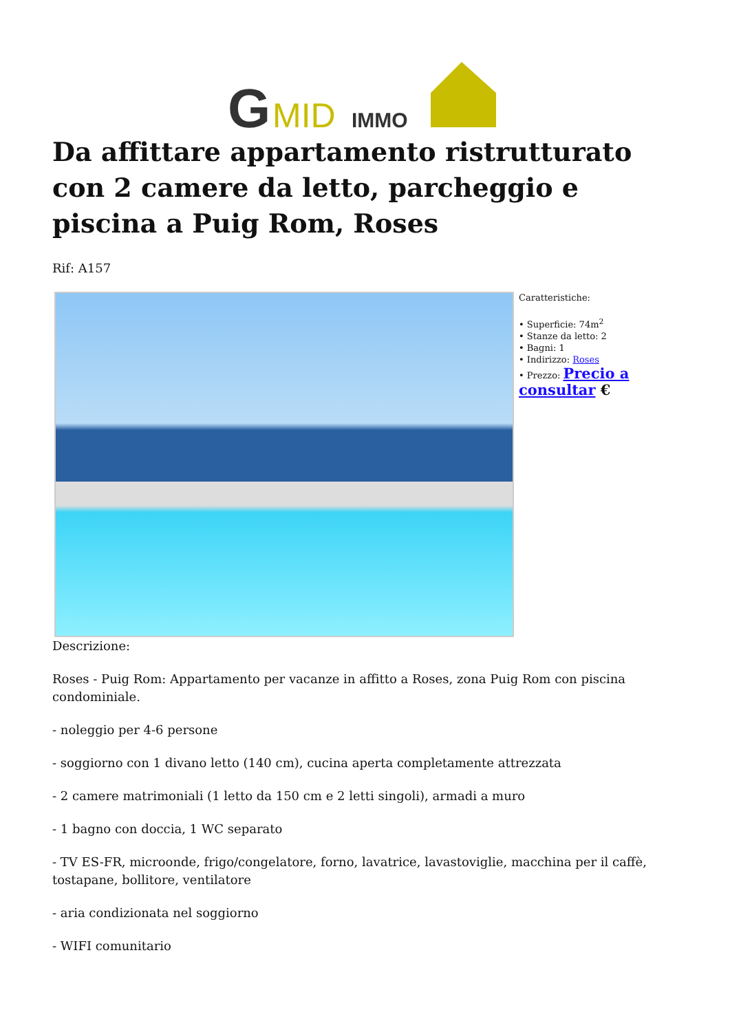G
MID
IMMO
Da affittare appartamento ristrutturato con 2 camere da letto, parcheggio e piscina a Puig Rom, Roses
Rif: A157
Caratteristiche:
• Superficie: 74m<sup>2</sup>
• Stanze da letto: 2
• Bagni: 1
• Indirizzo: Roses
• Prezzo: Precio a consultar €
Descrizione:
Roses - Puig Rom: Appartamento per vacanze in affitto a Roses, zona Puig Rom con piscina condominiale.
- noleggio per 4-6 persone
- soggiorno con 1 divano letto (140 cm), cucina aperta completamente attrezzata
- 2 camere matrimoniali (1 letto da 150 cm e 2 letti singoli), armadi a muro
- 1 bagno con doccia, 1 WC separato
- TV ES-FR, microonde, frigo/congelatore, forno, lavatrice, lavastoviglie, macchina per il caffè, tostapane, bollitore, ventilatore
- aria condizionata nel soggiorno
- WIFI comunitario